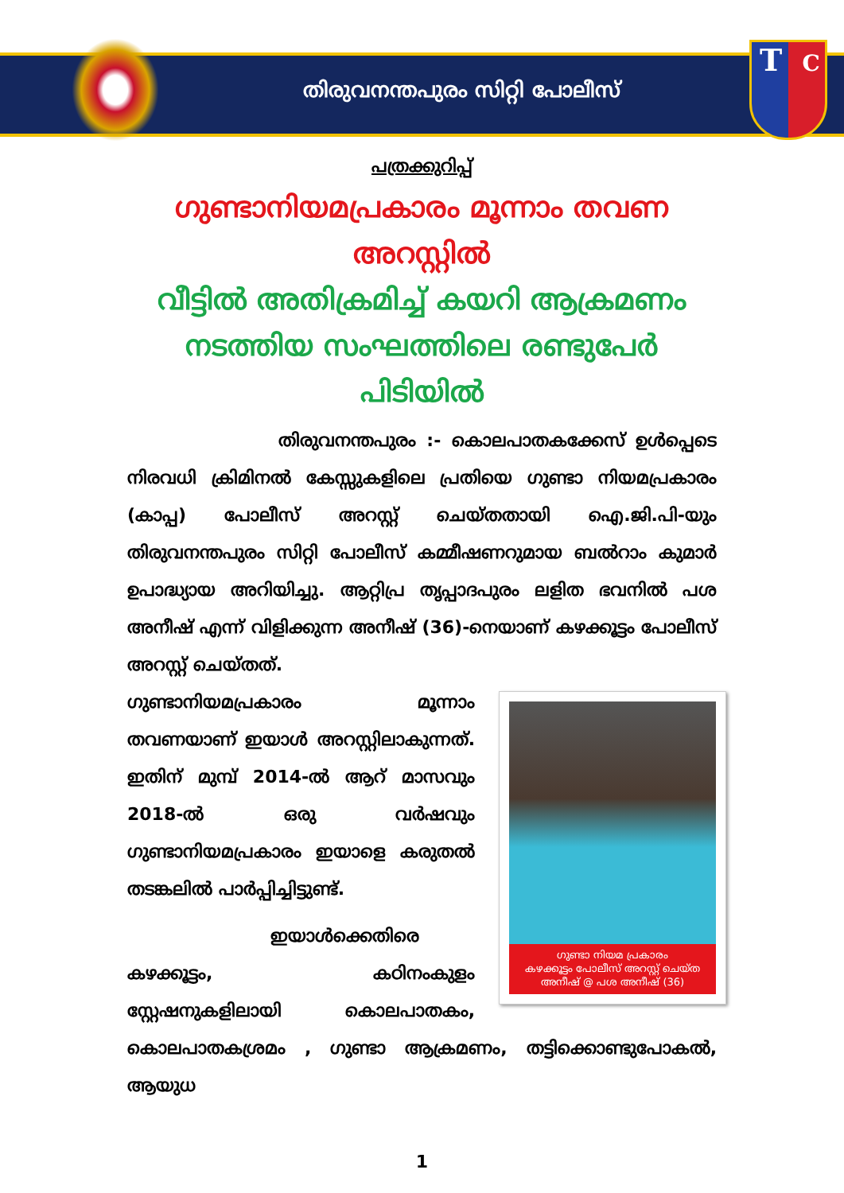T C
തിരുവനന്തപുരം സിറ്റി പോലീസ്
പത്രക്കുറിപ്പ്
ഗുണ്ടാനിയമപ്രകാരം മൂന്നാം തവണ അറസ്റ്റിൽ
വീട്ടിൽ അതിക്രമിച്ച് കയറി ആക്രമണം നടത്തിയ സംഘത്തിലെ രണ്ടുപേർ പിടിയിൽ
തിരുവനന്തപുരം :- കൊലപാതകക്കേസ് ഉൾപ്പെടെ നിരവധി ക്രിമിനൽ കേസ്സുകളിലെ പ്രതിയെ ഗുണ്ടാ നിയമപ്രകാരം (കാപ്പ) പോലീസ് അറസ്റ്റ് ചെയ്തതായി ഐ.ജി.പി-യും തിരുവനന്തപുരം സിറ്റി പോലീസ് കമ്മീഷണറുമായ ബൽറാം കുമാർ ഉപാദ്ധ്യായ അറിയിച്ചു. ആറ്റിപ്ര തൃപ്പാദപുരം ലളിത ഭവനിൽ പശ അനീഷ് എന്ന് വിളിക്കുന്ന അനീഷ് (36)-നെയാണ് കഴക്കൂട്ടം പോലീസ് അറസ്റ്റ് ചെയ്തത്.
ഗുണ്ടാ നിയമ പ്രകാരം
കഴക്കൂട്ടം പോലീസ് അറസ്റ്റ് ചെയ്ത
അനീഷ് @ പശ അനീഷ് (36)
ഗുണ്ടാനിയമപ്രകാരം മൂന്നാം തവണയാണ് ഇയാൾ അറസ്റ്റിലാകുന്നത്. ഇതിന് മുമ്പ് 2014-ൽ ആറ് മാസവും 2018-ൽ ഒരു വർഷവും ഗുണ്ടാനിയമപ്രകാരം ഇയാളെ കരുതൽ തടങ്കലിൽ പാർപ്പിച്ചിട്ടുണ്ട്.
ഇയാൾക്കെതിരെ കഴക്കൂട്ടം, കഠിനംകുളം സ്റ്റേഷനുകളിലായി കൊലപാതകം, കൊലപാതകശ്രമം , ഗുണ്ടാ ആക്രമണം, തട്ടിക്കൊണ്ടുപോകൽ, ആയുധ
1